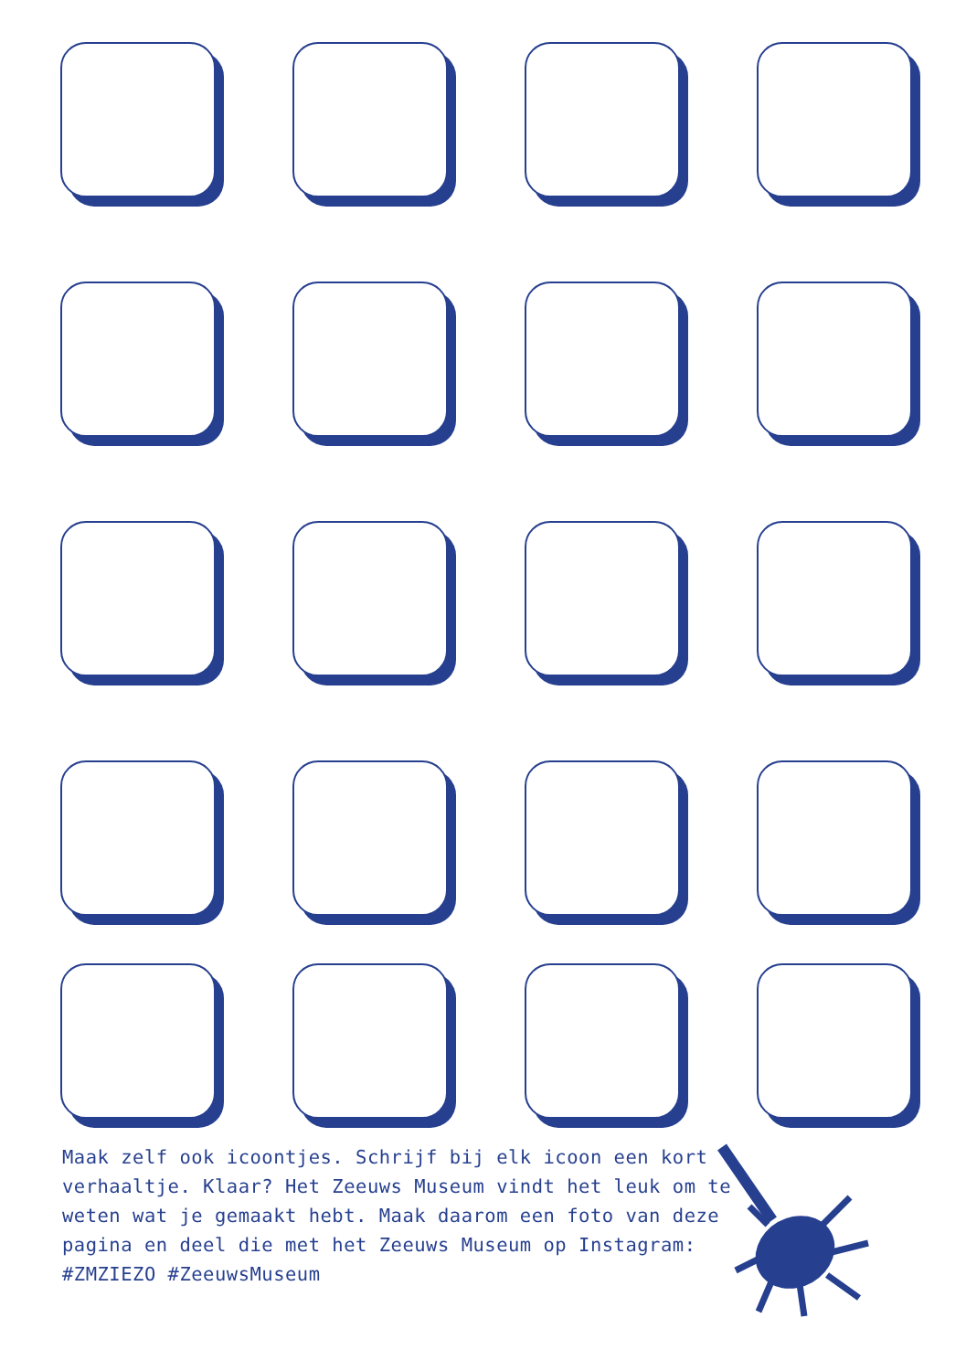Maak zelf ook icoontjes. Schrijf bij elk icoon een kort verhaaltje. Klaar? Het Zeeuws Museum vindt het leuk om te weten wat je gemaakt hebt. Maak daarom een foto van deze pagina en deel die met het Zeeuws Museum op Instagram: #ZMZIEZO #ZeeuwsMuseum